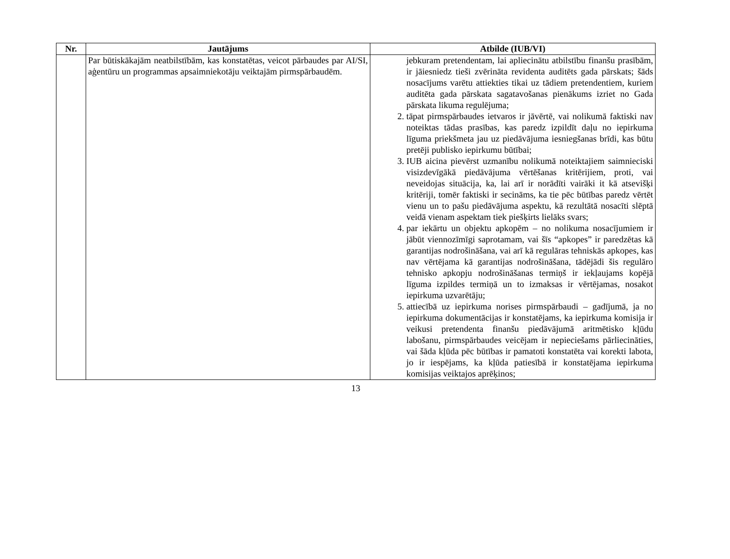| Nr. | Jautājums | Atbilde (IUB/VI) |
| --- | --- | --- |
| | Par būtiskākajām neatbilstībām, kas konstatētas, veicot pārbaudes par AI/SI, aģentūru un programmas apsaimniekotāju veiktajām pirmspārbaudēm. | jebkuram pretendentam, lai apliecinātu atbilstību finanšu prasībām, ir jāiesniedz tieši zvērināta revidenta auditēts gada pārskats; šāds nosacījums varētu attiekties tikai uz tādiem pretendentiem, kuriem auditēta gada pārskata sagatavošanas pienākums izriet no Gada pārskata likuma regulējuma; 2. tāpat pirmspārbaudes ietvaros ir jāvērtē, vai nolikumā faktiski nav noteiktas tādas prasības, kas paredz izpildīt daļu no iepirkuma līguma priekšmeta jau uz piedāvājuma iesniegšanas brīdi, kas būtu pretēji publisko iepirkumu būtībai; 3. IUB aicina pievērst uzmanību nolikumā noteiktajiem saimnieciski visizdevīgākā piedāvājuma vērtēšanas kritērijiem, proti, vai neveidojas situācija, ka, lai arī ir norādīti vairāki it kā atsevišķi kritēriji, tomēr faktiski ir secināms, ka tie pēc būtības paredz vērtēt vienu un to pašu piedāvājuma aspektu, kā rezultātā nosacīti slēptā veidā vienam aspektam tiek piešķirts lielāks svars; 4. par iekārtu un objektu apkopēm – no nolikuma nosacījumiem ir jābūt viennozīmīgi saprotamam, vai šīs “apkopes” ir paredzētas kā garantijas nodrošināšana, vai arī kā regulāras tehniskās apkopes, kas nav vērtējama kā garantijas nodrošināšana, tādējādi šis regulāro tehnisko apkopju nodrošināšanas termiņš ir iekļaujams kopējā līguma izpildes termiņā un to izmaksas ir vērtējamas, nosakot iepirkuma uzvarētāju; 5. attiecībā uz iepirkuma norises pirmspārbaudi – gadījumā, ja no iepirkuma dokumentācijas ir konstatējams, ka iepirkuma komisija ir veikusi pretendenta finanšu piedāvājumā aritmētisko kļūdu labošanu, pirmspārbaudes veicējam ir nepieciešams pārliecināties, vai šāda kļūda pēc būtības ir pamatoti konstatēta vai korekti labota, jo ir iespējams, ka kļūda patiesībā ir konstatējama iepirkuma komisijas veiktajos aprēķinos; |
13